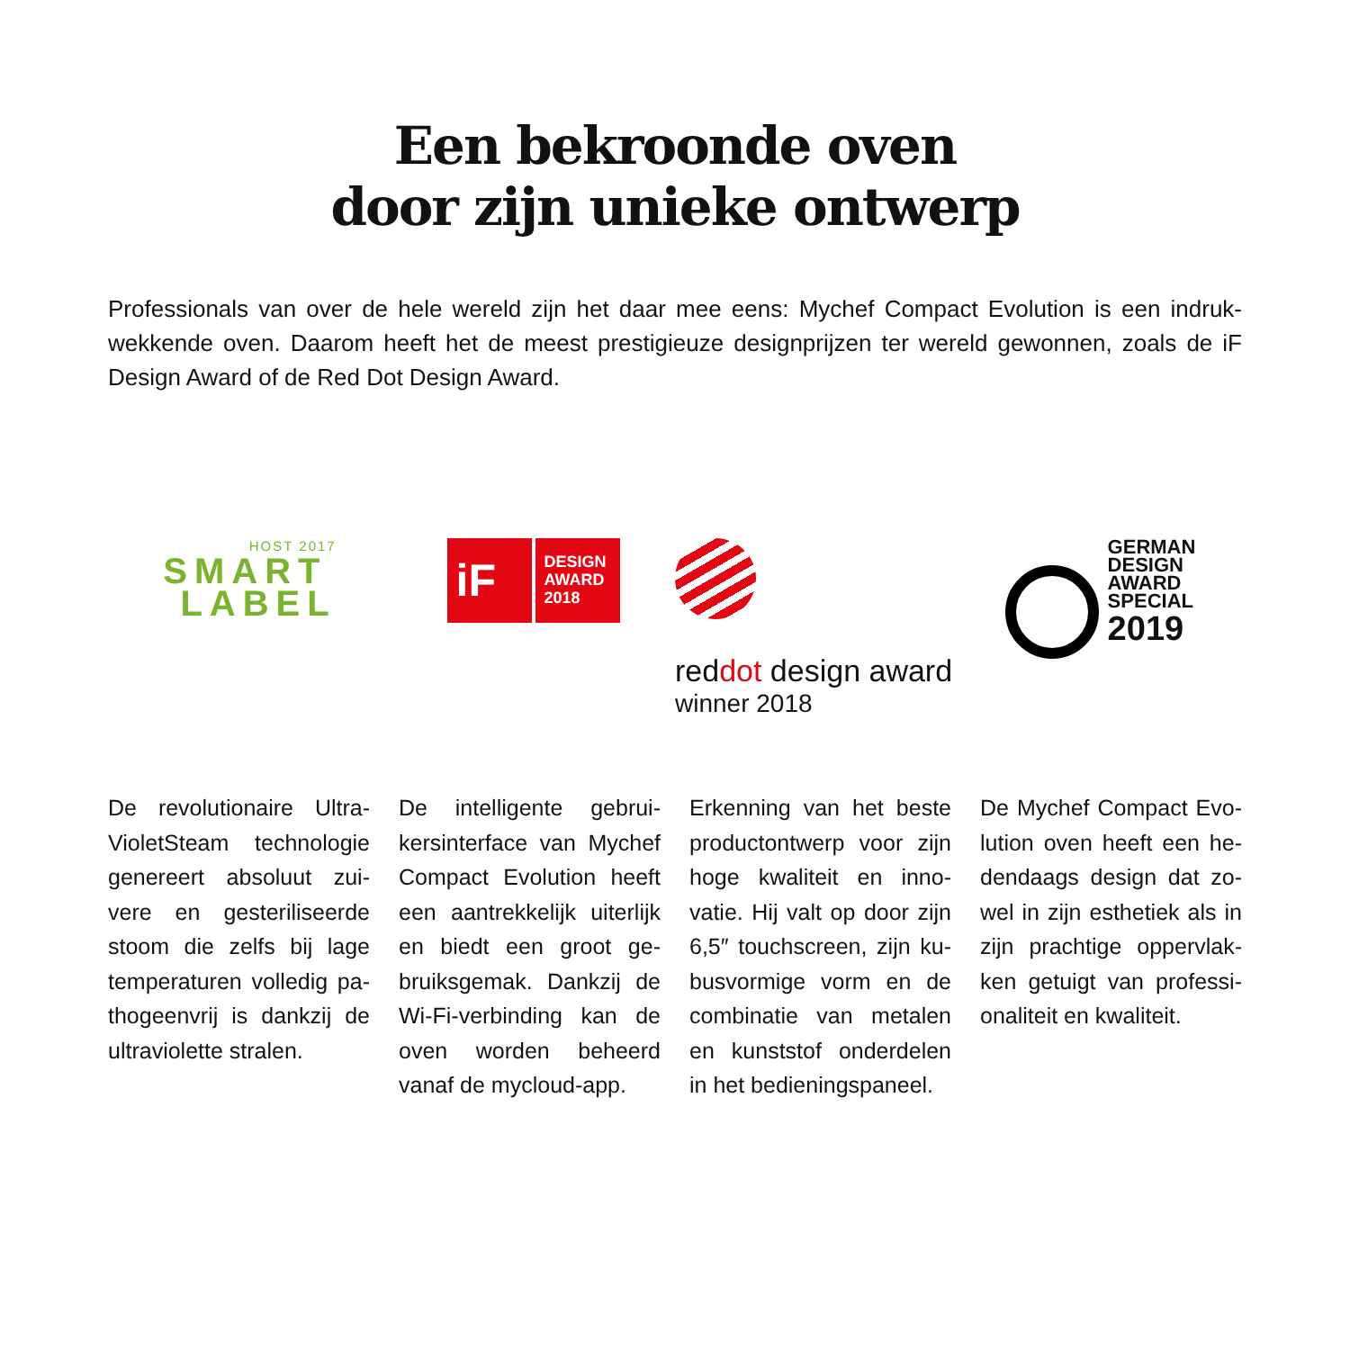Een bekroonde oven
door zijn unieke ontwerp
Professionals van over de hele wereld zijn het daar mee eens: Mychef Compact Evolution is een indruk-wekkende oven. Daarom heeft het de meest prestigieuze designprijzen ter wereld gewonnen, zoals de iF Design Award of de Red Dot Design Award.
HOST 2017
SMART
LABEL
iF
DESIGN
AWARD
2018
reddot design award
winner 2018
GERMAN
DESIGN
AWARD
SPECIAL
2019
De revolutionaire Ultra-VioletSteam technologie genereert absoluut zui-vere en gesteriliseerde stoom die zelfs bij lage temperaturen volledig pa-thogeenvrij is dankzij de ultraviolette stralen.
De intelligente gebrui-kersinterface van Mychef Compact Evolution heeft een aantrekkelijk uiterlijk en biedt een groot ge-bruiksgemak. Dankzij de Wi-Fi-verbinding kan de oven worden beheerd vanaf de mycloud-app.
Erkenning van het beste productontwerp voor zijn hoge kwaliteit en inno-vatie. Hij valt op door zijn 6,5″ touchscreen, zijn ku-busvormige vorm en de combinatie van metalen en kunststof onderdelen in het bedieningspaneel.
De Mychef Compact Evo-lution oven heeft een he-dendaags design dat zo-wel in zijn esthetiek als in zijn prachtige oppervlak-ken getuigt van professi-onaliteit en kwaliteit.